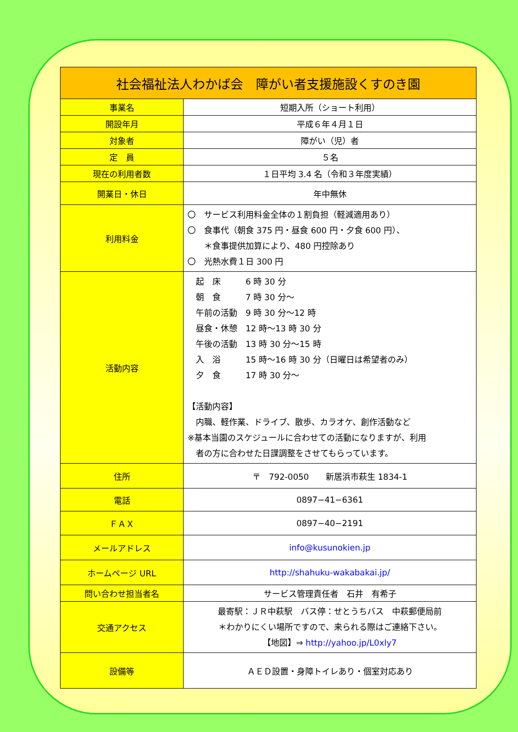| 社会福祉法人わかば会 障がい者支援施設くすのき園 | |
| --- | --- |
| 事業名 | 短期入所（ショート利用） |
| 開設年月 | 平成６年４月１日 |
| 対象者 | 障がい（児）者 |
| 定 員 | ５名 |
| 現在の利用者数 | １日平均 3.4 名（令和３年度実績） |
| 開業日・休日 | 年中無休 |
| 利用料金 | 〇 サービス利用料金全体の１割負担（軽減適用あり） 〇 食事代（朝食 375 円・昼食 600 円・夕食 600 円）、 ＊食事提供加算により、480 円控除あり 〇 光熱水費１日 300 円 |
| 活動内容 | 起 床 6 時 30 分 朝 食 7 時 30 分～ 午前の活動 9 時 30 分～12 時 昼食・休憩 12 時～13 時 30 分 午後の活動 13 時 30 分～15 時 入 浴 15 時～16 時 30 分（日曜日は希望者のみ） 夕 食 17 時 30 分～ 【活動内容】 内職、軽作業、ドライブ、散歩、カラオケ、創作活動など ※基本当園のスケジュールに合わせての活動になりますが、利用 者の方に合わせた日課調整をさせてもらっています。 |
| 住所 | 〒 792-0050 新居浜市萩生 1834-1 |
| 電話 | 0897−41−6361 |
| ＦＡＸ | 0897−40−2191 |
| メールアドレス | info@kusunokien.jp |
| ホームページ URL | http://shahuku-wakabakai.jp/ |
| 問い合わせ担当者名 | サービス管理責任者 石井 有希子 |
| 交通アクセス | 最寄駅：ＪＲ中萩駅 バス停：せとうちバス 中萩郵便局前 ＊わかりにくい場所ですので、来られる際はご連絡下さい。 【地図】⇒ http://yahoo.jp/L0xly7 |
| 設備等 | ＡＥＤ設置・身障トイレあり・個室対応あり |